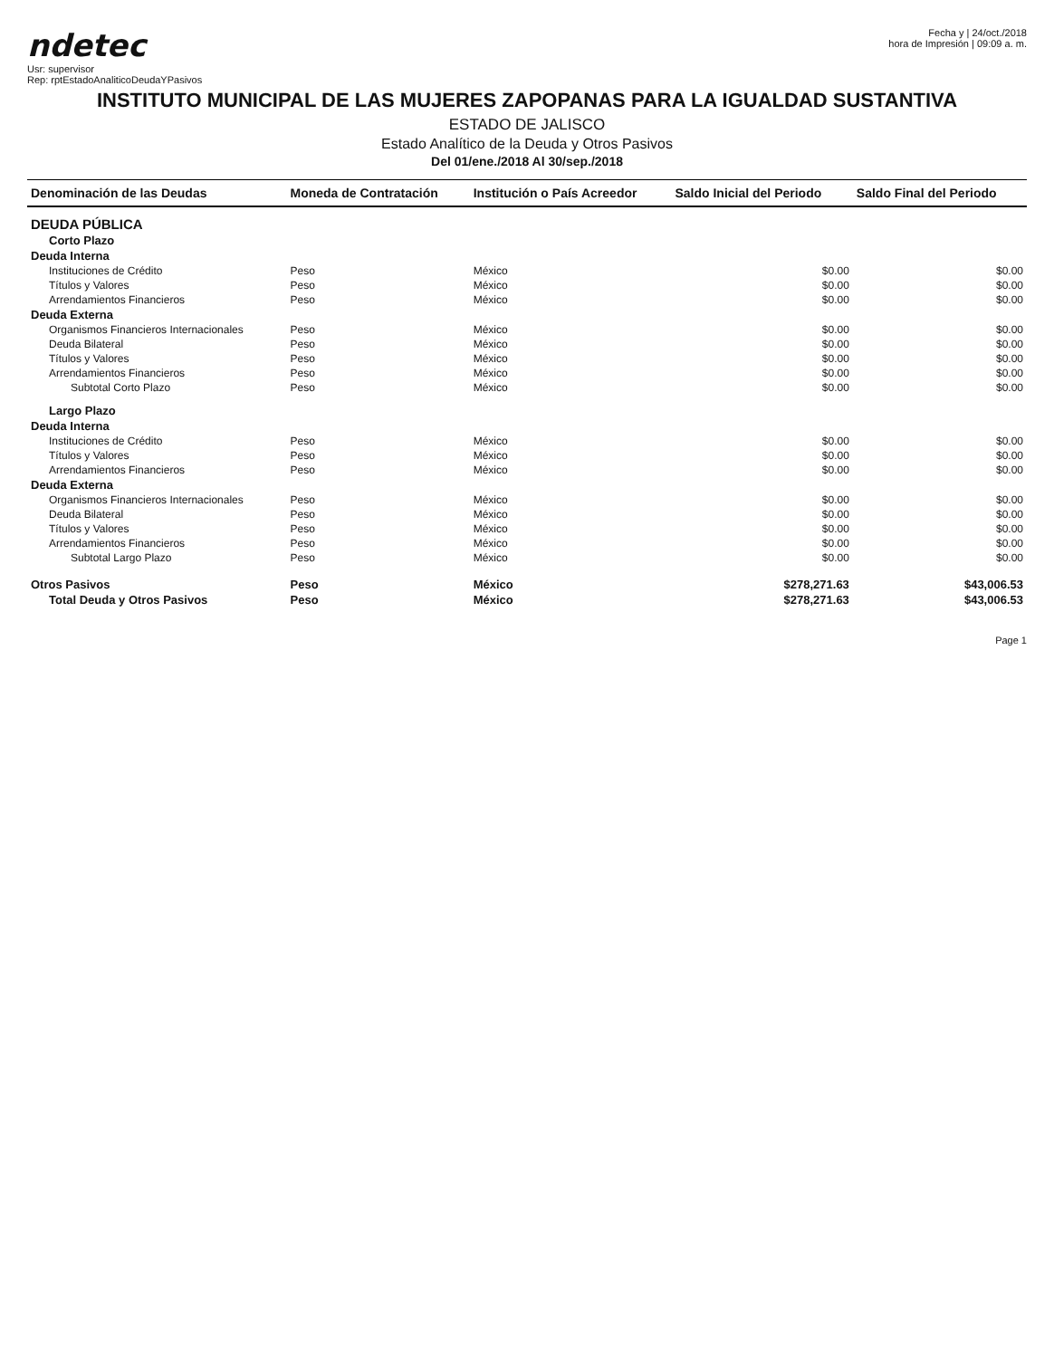ndetec
Usr: supervisor
Rep: rptEstadoAnaliticoDeudaYPasivos
Fecha y | 24/oct./2018
hora de Impresión | 09:09 a. m.
INSTITUTO MUNICIPAL DE LAS MUJERES ZAPOPANAS PARA LA IGUALDAD SUSTANTIVA
ESTADO DE JALISCO
Estado Analítico de la Deuda y Otros Pasivos
Del 01/ene./2018 Al 30/sep./2018
| Denominación de las Deudas | Moneda de Contratación | Institución o País Acreedor | Saldo Inicial del Periodo | Saldo Final del Periodo |
| --- | --- | --- | --- | --- |
| DEUDA PÚBLICA | | | | |
| Corto Plazo | | | | |
| Deuda Interna | | | | |
| Instituciones de Crédito | Peso | México | $0.00 | $0.00 |
| Títulos y Valores | Peso | México | $0.00 | $0.00 |
| Arrendamientos Financieros | Peso | México | $0.00 | $0.00 |
| Deuda Externa | | | | |
| Organismos Financieros Internacionales | Peso | México | $0.00 | $0.00 |
| Deuda Bilateral | Peso | México | $0.00 | $0.00 |
| Títulos y Valores | Peso | México | $0.00 | $0.00 |
| Arrendamientos Financieros | Peso | México | $0.00 | $0.00 |
| Subtotal Corto Plazo | Peso | México | $0.00 | $0.00 |
| Largo Plazo | | | | |
| Deuda Interna | | | | |
| Instituciones de Crédito | Peso | México | $0.00 | $0.00 |
| Títulos y Valores | Peso | México | $0.00 | $0.00 |
| Arrendamientos Financieros | Peso | México | $0.00 | $0.00 |
| Deuda Externa | | | | |
| Organismos Financieros Internacionales | Peso | México | $0.00 | $0.00 |
| Deuda Bilateral | Peso | México | $0.00 | $0.00 |
| Títulos y Valores | Peso | México | $0.00 | $0.00 |
| Arrendamientos Financieros | Peso | México | $0.00 | $0.00 |
| Subtotal Largo Plazo | Peso | México | $0.00 | $0.00 |
| Otros Pasivos | Peso | México | $278,271.63 | $43,006.53 |
| Total Deuda y Otros Pasivos | Peso | México | $278,271.63 | $43,006.53 |
Page 1